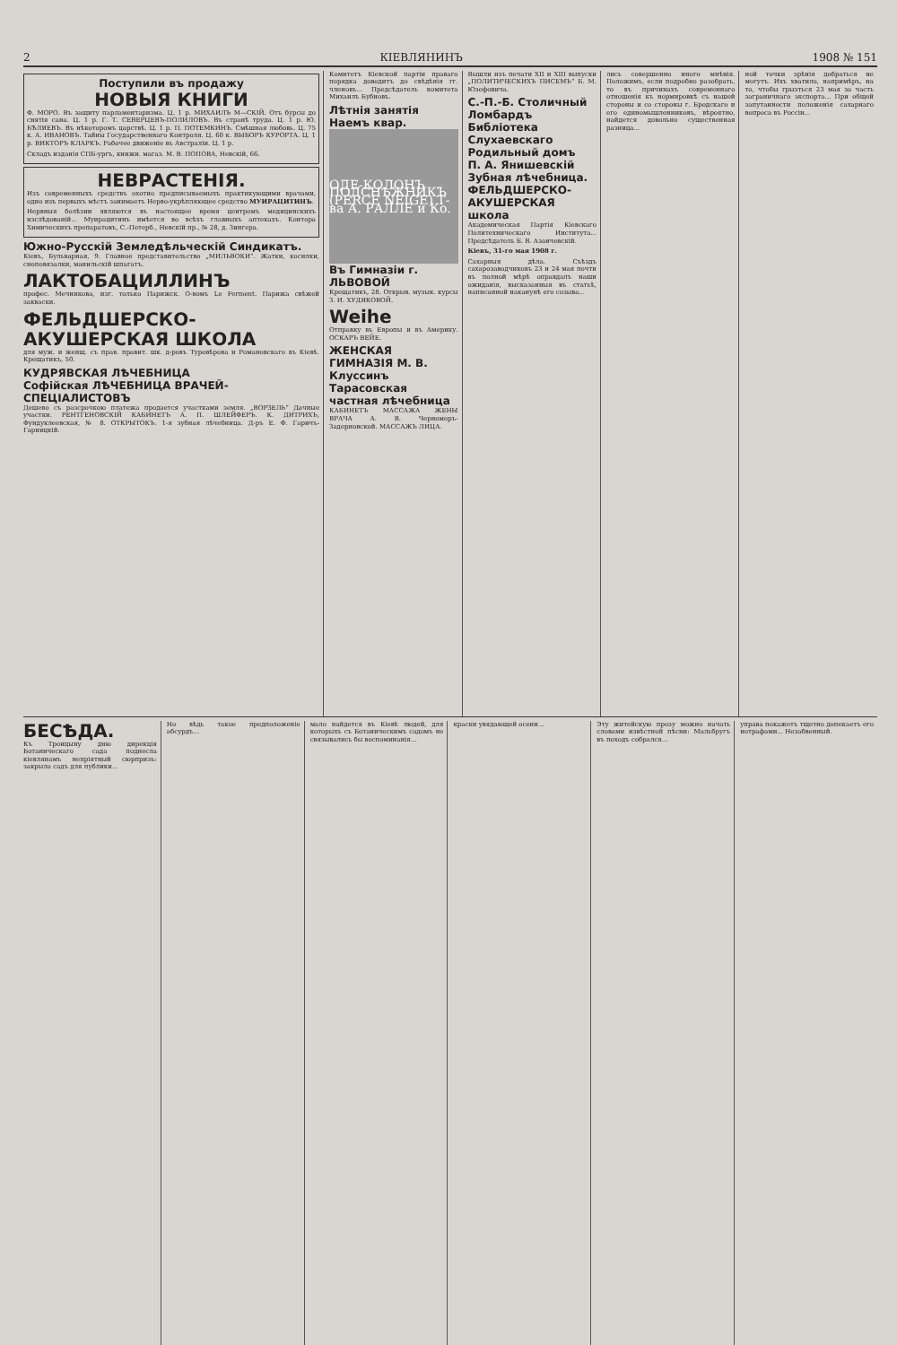2 КІЕВЛЯНИНЪ 1908 № 151
Поступили въ продажу
НОВЫЯ КНИГИ
Ф. МОРО. Въ защиту парламентаризма. Ц. 1 р. МИХАИЛЪ М—СКІЙ. Отъ бурсы до снятія сана. Ц. 1 р. Г. Т. СЕВЕРЦЕВЪ-ПОЛИЛОВЪ. Въ странѣ труда. Ц. 1 р. Ю. БѢЛЯЕВЪ. Въ нѣкоторомъ царствѣ. Ц. 1 р. П. ПОТЕМКИНЪ. Смѣшная любовь. Ц. 75 к. А. ИВАНОВЪ. Тайны Государственнаго Контроля. Ц. 60 к. ВЫБОРЪ КУРОРТА. Ц. 1 р. ВИКТОРЪ КЛАРКЪ. Рабочее движеніе въ Австраліи. Ц. 1 р.
Складъ изданія СПБ-ургъ, книжн. магаз. М. В. ПОПОВА, Невскій, 66.
НЕВРАСТЕНІЯ.
Изъ современныхъ средствъ охотно предписываемыхъ практикующими врачами, одно изъ первыхъ мѣстъ занимаетъ Нерво-укрѣпляющее средство МУИРАЦИТИНЪ.
Нервныя болѣзни являются въ настоящее время центромъ медицинскихъ изслѣдованій... Муирацитинъ имѣется во всѣхъ главныхъ аптекахъ. Контора Химическихъ препаратовъ, С.-Петерб., Невскій пр., № 28, д. Зингера.
Южно-Русскій Земледѣльческій Синдикатъ.
Кіевъ, Бульварная, 9. Главное представительство „МИЛЬВОКИ“. Жатки, косилки, сноповязалки, манильскій шпагатъ.
ЛАКТОБАЦИЛЛИНЪ
профес. Мечникова, изг. только Парижск. О-вомъ Le Ferment. Парижа свѣжей закваски.
ФЕЛЬДШЕРСКО-АКУШЕРСКАЯ ШКОЛА
для муж. и женщ. съ прав. правит. шк. д-ровъ Туровѣрова и Романовскаго въ Кіевѣ. Крещатикъ, 50.
КУДРЯВСКАЯ ЛѢЧЕБНИЦА
Софійская ЛѢЧЕБНИЦА ВРАЧЕЙ-СПЕЦІАЛИСТОВЪ
Дешево съ разсрочкою платежа продается участками земля. „ВОРЗЕЛЬ“ Дачные участки. РЕНТГЕНОВСКІЙ КАБИНЕТЪ А. П. ШЛЕЙФЕРЪ. К. ДИТРИХЪ, Фундуклеевская, № 8. ОТКРЫТОКЪ. 1-я зубная лѣчебница. Д-ръ Е. Ф. Гаричъ-Гарницкій.
Комитетъ Кіевской партіи праваго порядка доводитъ до свѣдѣнія гг. членовъ... Предсѣдатель комитета Михаилъ Бубновъ.
Лѣтнія занятія
Наемъ квар.
ОДЕ-КОЛОНЪ ПОДСНѢЖНИКЪ (PERCE NEIGE) Т-ва А. РАЛЛЕ и Ко.
Въ Гимназіи г. ЛЬВОВОЙ
Крещатикъ, 28. Открыв. музык. курсы З. И. ХУДЯКОВОЙ.
Weihe
Отправку въ Европы и въ Америку. ОСКАРЪ ВЕЙЕ.
ЖЕНСКАЯ ГИМНАЗІЯ М. В. Клуссинъ
Тарасовская частная лѣчебница
КАБИНЕТЪ МАССАЖА ЖЕНЫ ВРАЧА А. В. Черноморъ-Задерновской. МАССАЖЪ ЛИЦА.
Вышли изъ печати XII и XIII выпуски „ПОЛИТИЧЕСКИХЪ ПИСЕМЪ“ Б. М. Юзефовича.
С.-П.-Б. Столичный Ломбардъ
Библіотека Слухаевскаго
Родильный домъ
П. А. Янишевскій
Зубная лѣчебница.
ФЕЛЬДШЕРСКО-АКУШЕРСКАЯ школа
Академическая Партія Кіевскаго Политехническаго Института... Предсѣдатель Б. В. Азанчевскій.
Кіевъ, 31-го мая 1908 г.
Сахарныя дѣла. Съѣздъ сахарозаводчиковъ 23 и 24 мая почти въ полной мѣрѣ оправдалъ наши ожиданія, высказанныя въ статьѣ, написанной наканунѣ его созыва...
лись совершенно иного мнѣнія. Положимъ, если подробно разобрать, то въ причинахъ современнаго отношенія къ нормировкѣ съ нашей стороны и со стороны г. Бродскаго и его единомышленниковъ, вѣроятно, найдется довольно существенная разница...
ной точки зрѣнія добраться не могутъ. Ихъ хватило, напримѣръ, на то, чтобы грызться 23 мая за часть заграничнаго экспорта... При общей запутанности положенія сахарнаго вопроса въ Россіи...
БЕСѢДА.
Къ Троицыну дню дирекція Ботаническаго сада поднесла кіевлянамъ непріятный сюрпризъ: закрыла садъ для публики...
Но вѣдь такое предположеніе абсурдъ...
мало найдется въ Кіевѣ людей, для которыхъ съ Ботаническимъ садомъ не связывались бы воспоминанія...
краски увядающей осени... Эту житейскую прозу можно начать словами извѣстной пѣсни: Мальбругъ въ походъ собрался...
управа покажетъ тщетно допекаетъ его нотрафами... Незабвенный.